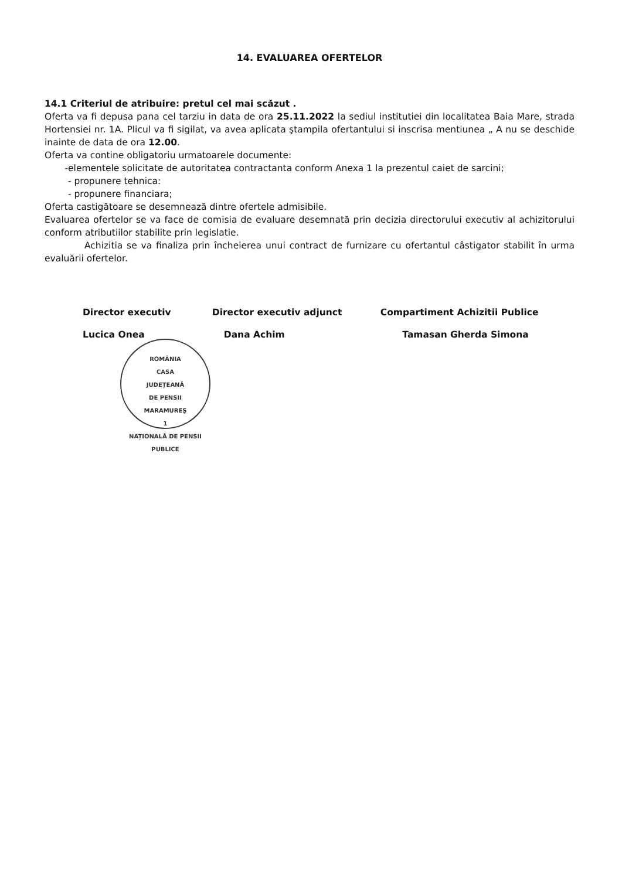14. EVALUAREA OFERTELOR
14.1 Criteriul de atribuire: pretul cel mai scăzut .
Oferta va fi depusa pana cel tarziu in data de ora 25.11.2022 la sediul institutiei din localitatea Baia Mare, strada Hortensiei nr. 1A. Plicul va fi sigilat, va avea aplicata ştampila ofertantului si inscrisa mentiunea „ A nu se deschide inainte de data de ora 12.00.
Oferta va contine obligatoriu urmatoarele documente:
-elementele solicitate de autoritatea contractanta conform Anexa 1 la prezentul caiet de sarcini;
- propunere tehnica:
- propunere financiara;
Oferta castigătoare se desemnează dintre ofertele admisibile.
Evaluarea ofertelor se va face de comisia de evaluare desemnată prin decizia directorului executiv al achizitorului conform atributiilor stabilite prin legislatie.
Achizitia se va finaliza prin încheierea unui contract de furnizare cu ofertantul câstigator stabilit în urma evaluării ofertelor.
Director executiv Director executiv adjunct Compartiment Achizitii Publice
Lucica Onea Dana Achim Tamasan Gherda Simona
ROMÂNIA
CASA
JUDEȚEANĂ
DE PENSII
MARAMUREŞ
1
NAȚIONALĂ DE PENSII PUBLICE